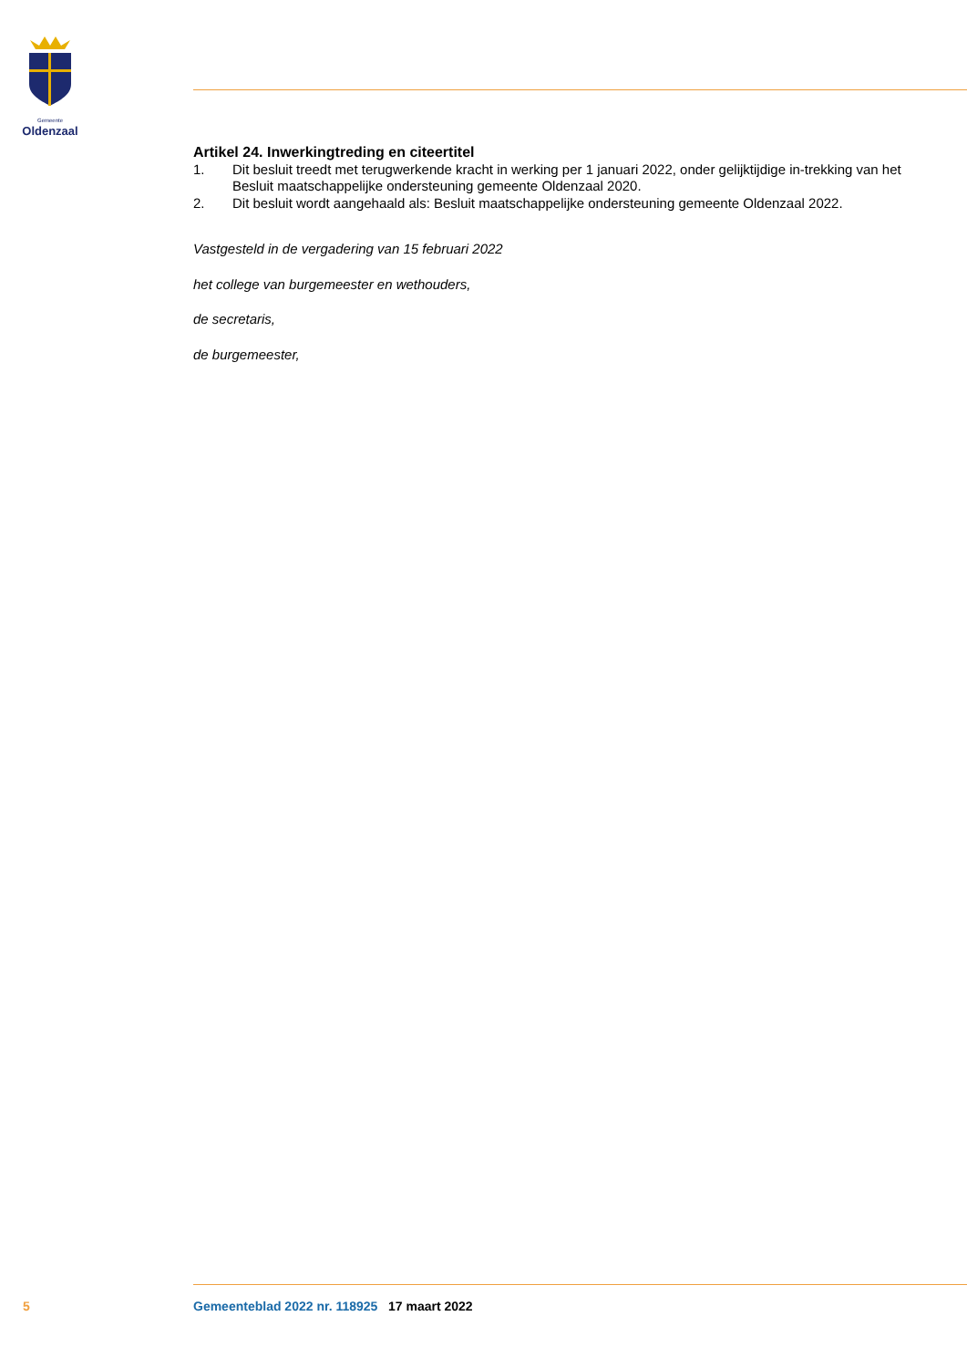Gemeente
Oldenzaal
Artikel 24. Inwerkingtreding en citeertitel
1. Dit besluit treedt met terugwerkende kracht in werking per 1 januari 2022, onder gelijktijdige in-trekking van het Besluit maatschappelijke ondersteuning gemeente Oldenzaal 2020.
2. Dit besluit wordt aangehaald als: Besluit maatschappelijke ondersteuning gemeente Oldenzaal 2022.
Vastgesteld in de vergadering van 15 februari 2022
het college van burgemeester en wethouders,
de secretaris,
de burgemeester,
5 Gemeenteblad 2022 nr. 118925 17 maart 2022